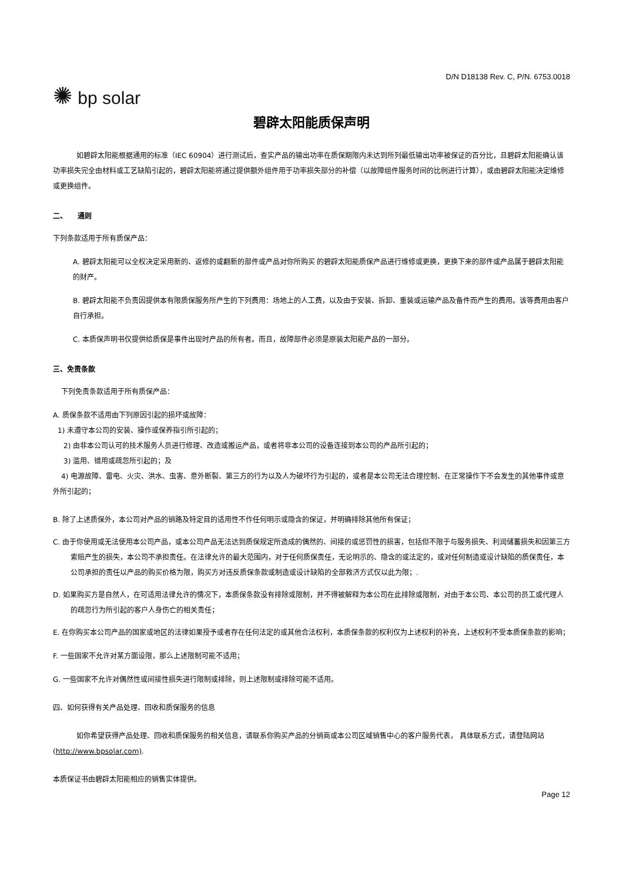D/N D18138 Rev. C, P/N. 6753.0018
✺ bp solar
碧辟太阳能质保声明
如碧辟太阳能根据通用的标准（IEC 60904）进行测试后，查实产品的输出功率在质保期限内未达到所列最低输出功率被保证的百分比，且碧辟太阳能确认该功率损失完全由材料或工艺缺陷引起的，碧辟太阳能将通过提供额外组件用于功率损失部分的补偿（以故障组件服务时间的比例进行计算），或由碧辟太阳能决定维修或更换组件。
二、　　通则
下列条款适用于所有质保产品：
A. 碧辟太阳能可以全权决定采用新的、返修的或翻新的部件或产品对你所购买 的碧辟太阳能质保产品进行维修或更换，更换下来的部件或产品属于碧辟太阳能的财产。
B. 碧辟太阳能不负责因提供本有限质保服务所产生的下列费用：场地上的人工费，以及由于安装、拆卸、重装或运输产品及备件而产生的费用。该等费用由客户自行承担。
C. 本质保声明书仅提供给质保是事件出现时产品的所有者。而且，故障部件必须是原装太阳能产品的一部分。
三、免责条款
下列免责条款适用于所有质保产品：
A. 质保条款不适用由下列原因引起的损坏或故障：
1) 未遵守本公司的安装、操作或保养指引所引起的；
2) 由非本公司认可的技术服务人员进行修理、改造或搬运产品，或者将非本公司的设备连接到本公司的产品所引起的；
3) 滥用、错用或疏忽所引起的；及
4) 电源故障、雷电、火灾、洪水、虫害、意外断裂、第三方的行为以及人为破坏行为引起的，或者是本公司无法合理控制、在正常操作下不会发生的其他事件或意外所引起的；
B. 除了上述质保外，本公司对产品的销路及特定目的适用性不作任何明示或隐含的保证，并明确排除其他所有保证；
C. 由于你使用或无法使用本公司产品，或本公司产品无法达到质保规定所造成的偶然的、间接的或惩罚性的损害，包括但不限于与服务损失、利润储蓄损失和因第三方索赔产生的损失，本公司不承担责任。在法律允许的最大范围内，对于任何质保责任，无论明示的、隐含的或法定的，或对任何制造或设计缺陷的质保责任，本公司承担的责任以产品的购买价格为限，购买方对违反质保条款或制造或设计缺陷的全部救济方式仅以此为限；.
D. 如果购买方是自然人，在可适用法律允许的情况下，本质保条款没有排除或限制，并不得被解释为本公司在此排除或限制，对由于本公司、本公司的员工或代理人的疏忽行为所引起的客户人身伤亡的相关责任；
E. 在你购买本公司产品的国家或地区的法律如果授予或者存在任何法定的或其他合法权利，本质保条款的权利仅为上述权利的补充，上述权利不受本质保条款的影响；
F. 一些国家不允许对某方面设限，那么上述限制可能不适用；
G. 一些国家不允许对偶然性或间接性损失进行限制或排除，则上述限制或排除可能不适用。
四、如何获得有关产品处理、回收和质保服务的信息
如你希望获得产品处理、回收和质保服务的相关信息，请联系你购买产品的分销商或本公司区域销售中心的客户服务代表， 具体联系方式，请登陆网站(http://www.bpsolar.com).
本质保证书由碧辟太阳能相应的销售实体提供。
Page 12